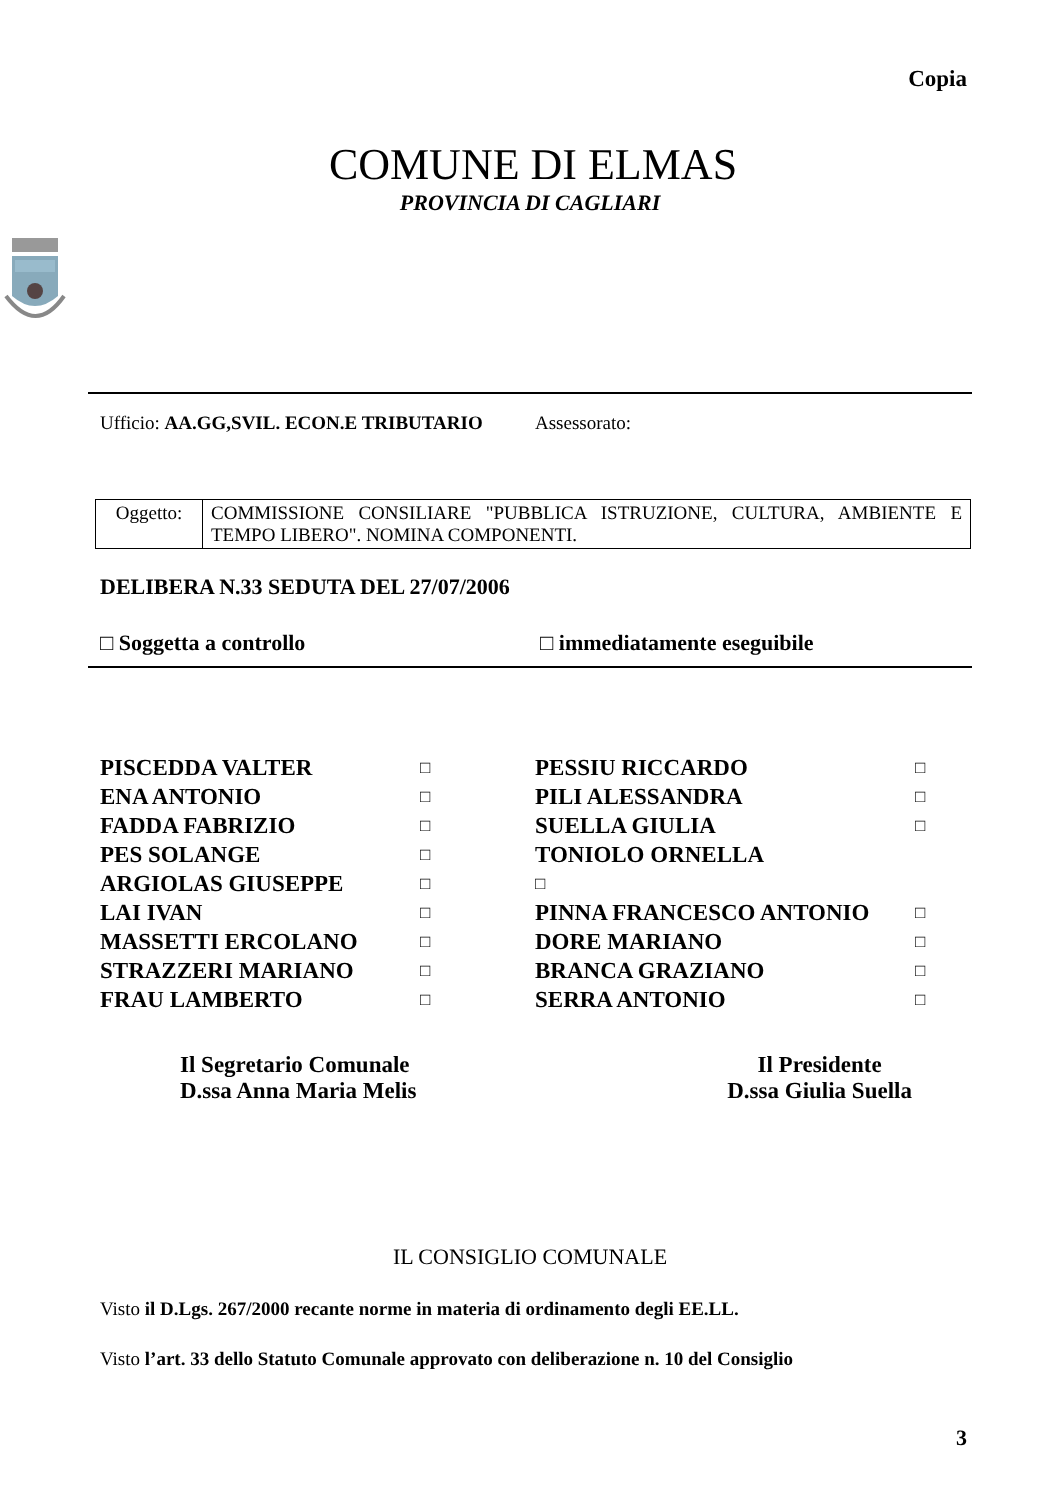Copia
COMUNE DI ELMAS
PROVINCIA DI CAGLIARI
Ufficio: AA.GG,SVIL. ECON.E TRIBUTARIO Assessorato:
| Oggetto: | COMMISSIONE CONSILIARE "PUBBLICA ISTRUZIONE, CULTURA, AMBIENTE E TEMPO LIBERO". NOMINA COMPONENTI. |
DELIBERA N.33 SEDUTA DEL 27/07/2006
□ Soggetta a controllo □ immediatamente eseguibile
| PISCEDDA VALTER | □ | PESSIU RICCARDO | □ |
| ENA ANTONIO | □ | PILI ALESSANDRA | □ |
| FADDA FABRIZIO | □ | SUELLA GIULIA | □ |
| PES SOLANGE | □ | TONIOLO ORNELLA | |
| ARGIOLAS GIUSEPPE | □ | □ | |
| LAI IVAN | □ | PINNA FRANCESCO ANTONIO | □ |
| MASSETTI ERCOLANO | □ | DORE MARIANO | □ |
| STRAZZERI MARIANO | □ | BRANCA GRAZIANO | □ |
| FRAU LAMBERTO | □ | SERRA ANTONIO | □ |
Il Segretario Comunale
D.ssa Anna Maria Melis
Il Presidente
D.ssa Giulia Suella
IL CONSIGLIO COMUNALE
Visto il D.Lgs. 267/2000 recante norme in materia di ordinamento degli EE.LL.
Visto l’art. 33 dello Statuto Comunale approvato con deliberazione n. 10 del Consiglio
3